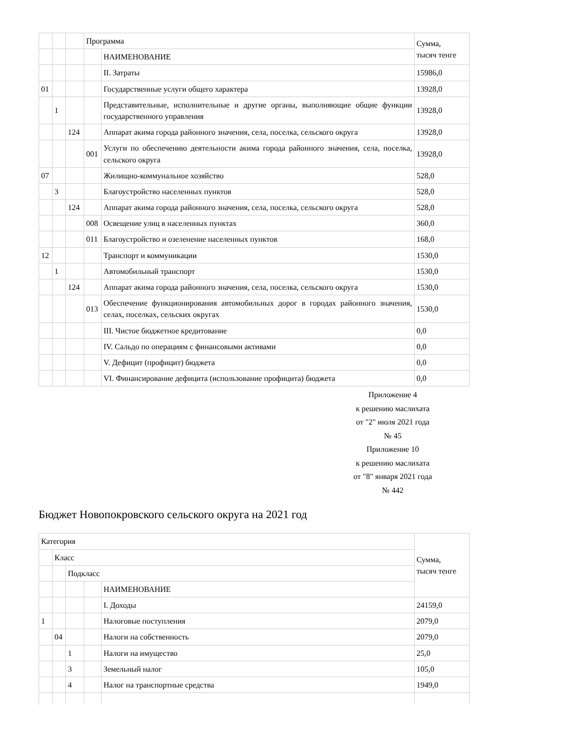| | | | Программа | | Сумма, тысяч тенге |
| | | | | НАИМЕНОВАНИЕ | |
| | | | | II. Затраты | 15986,0 |
| 01 | | | | Государственные услуги общего характера | 13928,0 |
| | 1 | | | Представительные, исполнительные и другие органы, выполняющие общие функции государственного управления | 13928,0 |
| | | 124 | | Аппарат акима города районного значения, села, поселка, сельского округа | 13928,0 |
| | | | 001 | Услуги по обеспечению деятельности акима города районного значения, села, поселка, сельского округа | 13928,0 |
| 07 | | | | Жилищно-коммунальное хозяйство | 528,0 |
| | 3 | | | Благоустройство населенных пунктов | 528,0 |
| | | 124 | | Аппарат акима города районного значения, села, поселка, сельского округа | 528,0 |
| | | | 008 | Освещение улиц в населенных пунктах | 360,0 |
| | | | 011 | Благоустройство и озеленение населенных пунктов | 168,0 |
| 12 | | | | Транспорт и коммуникации | 1530,0 |
| | 1 | | | Автомобильный транспорт | 1530,0 |
| | | 124 | | Аппарат акима города районного значения, села, поселка, сельского округа | 1530,0 |
| | | | 013 | Обеспечение функционирования автомобильных дорог в городах районного значения, селах, поселках, сельских округах | 1530,0 |
| | | | | III. Чистое бюджетное кредитование | 0,0 |
| | | | | IV. Сальдо по операциям с финансовыми активами | 0,0 |
| | | | | V. Дефицит (профицит) бюджета | 0,0 |
| | | | | VI. Финансирование дефицита (использование профицита) бюджета | 0,0 |
Приложение 4
к решению маслихата
от "2" июля 2021 года
№ 45
Приложение 10
к решению маслихата
от "8" января 2021 года
№ 442
Бюджет Новопокровского сельского округа на 2021 год
| Категория | | | | | Сумма, тысяч тенге |
| | Класс | | | | |
| | | Подкласс | | | |
| | | | | НАИМЕНОВАНИЕ | |
| | | | | I. Доходы | 24159,0 |
| 1 | | | | Налоговые поступления | 2079,0 |
| | 04 | | | Налоги на собственность | 2079,0 |
| | | 1 | | Налоги на имущество | 25,0 |
| | | 3 | | Земельный налог | 105,0 |
| | | 4 | | Налог на транспортные средства | 1949,0 |